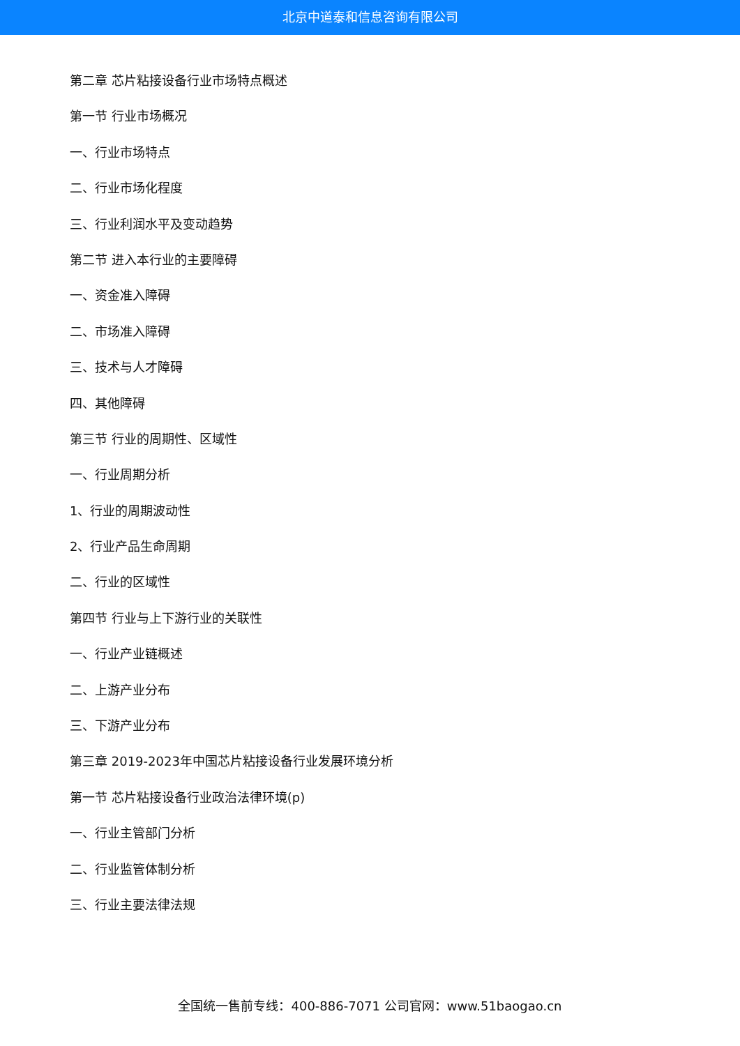北京中道泰和信息咨询有限公司
第二章 芯片粘接设备行业市场特点概述
第一节 行业市场概况
一、行业市场特点
二、行业市场化程度
三、行业利润水平及变动趋势
第二节 进入本行业的主要障碍
一、资金准入障碍
二、市场准入障碍
三、技术与人才障碍
四、其他障碍
第三节 行业的周期性、区域性
一、行业周期分析
1、行业的周期波动性
2、行业产品生命周期
二、行业的区域性
第四节 行业与上下游行业的关联性
一、行业产业链概述
二、上游产业分布
三、下游产业分布
第三章 2019-2023年中国芯片粘接设备行业发展环境分析
第一节 芯片粘接设备行业政治法律环境(p)
一、行业主管部门分析
二、行业监管体制分析
三、行业主要法律法规
全国统一售前专线：400-886-7071 公司官网：www.51baogao.cn